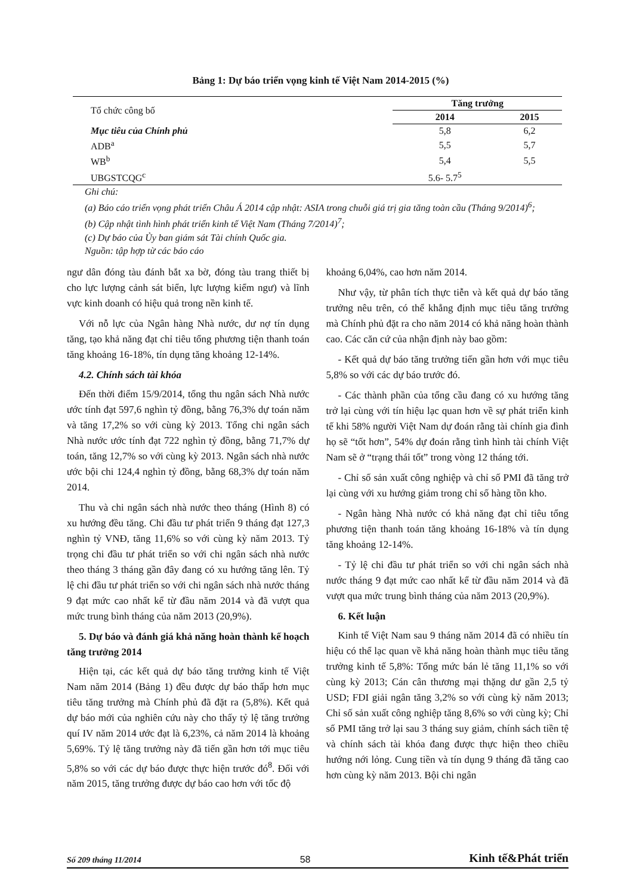Bảng 1: Dự báo triển vọng kinh tế Việt Nam 2014-2015 (%)
| Tổ chức công bố | Tăng trưởng | |
| | 2014 | 2015 |
| Mục tiêu của Chính phủ | 5,8 | 6,2 |
| ADB<sup>a</sup> | 5,5 | 5,7 |
| WB<sup>b</sup> | 5,4 | 5,5 |
| UBGSTCQG<sup>c</sup> | 5.6- 5.7<sup>5</sup> | |
Ghi chú:
(a) Báo cáo triển vọng phát triển Châu Á 2014 cập nhật: ASIA trong chuỗi giá trị gia tăng toàn cầu (Tháng 9/2014)<sup>6</sup>;
(b) Cập nhật tình hình phát triển kinh tế Việt Nam (Tháng 7/2014)<sup>7</sup>;
(c) Dự báo của Ủy ban giám sát Tài chính Quốc gia.
Nguồn: tập hợp từ các báo cáo
ngư dân đóng tàu đánh bắt xa bờ, đóng tàu trang thiết bị cho lực lượng cảnh sát biển, lực lượng kiểm ngư) và lĩnh vực kinh doanh có hiệu quả trong nền kinh tế.
Với nỗ lực của Ngân hàng Nhà nước, dư nợ tín dụng tăng, tạo khả năng đạt chỉ tiêu tổng phương tiện thanh toán tăng khoảng 16-18%, tín dụng tăng khoảng 12-14%.
4.2. Chính sách tài khóa
Đến thời điểm 15/9/2014, tổng thu ngân sách Nhà nước ước tính đạt 597,6 nghìn tỷ đồng, bằng 76,3% dự toán năm và tăng 17,2% so với cùng kỳ 2013. Tổng chi ngân sách Nhà nước ước tính đạt 722 nghìn tỷ đồng, bằng 71,7% dự toán, tăng 12,7% so với cùng kỳ 2013. Ngân sách nhà nước ước bội chi 124,4 nghìn tỷ đồng, bằng 68,3% dự toán năm 2014.
Thu và chi ngân sách nhà nước theo tháng (Hình 8) có xu hướng đều tăng. Chi đầu tư phát triển 9 tháng đạt 127,3 nghìn tỷ VNĐ, tăng 11,6% so với cùng kỳ năm 2013. Tỷ trọng chi đầu tư phát triển so với chi ngân sách nhà nước theo tháng 3 tháng gần đây đang có xu hướng tăng lên. Tỷ lệ chi đầu tư phát triển so với chi ngân sách nhà nước tháng 9 đạt mức cao nhất kể từ đầu năm 2014 và đã vượt qua mức trung bình tháng của năm 2013 (20,9%).
5. Dự báo và đánh giá khả năng hoàn thành kế hoạch tăng trưởng 2014
Hiện tại, các kết quả dự báo tăng trưởng kinh tế Việt Nam năm 2014 (Bảng 1) đều được dự báo thấp hơn mục tiêu tăng trưởng mà Chính phủ đã đặt ra (5,8%). Kết quả dự báo mới của nghiên cứu này cho thấy tỷ lệ tăng trưởng quí IV năm 2014 ước đạt là 6,23%, cả năm 2014 là khoảng 5,69%. Tỷ lệ tăng trưởng này đã tiến gần hơn tới mục tiêu 5,8% so với các dự báo được thực hiện trước đó<sup>8</sup>. Đối với năm 2015, tăng trưởng được dự báo cao hơn với tốc độ
khoảng 6,04%, cao hơn năm 2014.
Như vậy, từ phân tích thực tiễn và kết quả dự báo tăng trưởng nêu trên, có thể khẳng định mục tiêu tăng trưởng mà Chính phủ đặt ra cho năm 2014 có khả năng hoàn thành cao. Các căn cứ của nhận định này bao gồm:
- Kết quả dự báo tăng trưởng tiến gần hơn với mục tiêu 5,8% so với các dự báo trước đó.
- Các thành phần của tổng cầu đang có xu hướng tăng trở lại cùng với tín hiệu lạc quan hơn về sự phát triển kinh tế khi 58% người Việt Nam dự đoán rằng tài chính gia đình họ sẽ “tốt hơn”, 54% dự đoán rằng tình hình tài chính Việt Nam sẽ ở “trạng thái tốt” trong vòng 12 tháng tới.
- Chỉ số sản xuất công nghiệp và chỉ số PMI đã tăng trở lại cùng với xu hướng giảm trong chỉ số hàng tồn kho.
- Ngân hàng Nhà nước có khả năng đạt chỉ tiêu tổng phương tiện thanh toán tăng khoảng 16-18% và tín dụng tăng khoảng 12-14%.
- Tỷ lệ chi đầu tư phát triển so với chi ngân sách nhà nước tháng 9 đạt mức cao nhất kể từ đầu năm 2014 và đã vượt qua mức trung bình tháng của năm 2013 (20,9%).
6. Kết luận
Kinh tế Việt Nam sau 9 tháng năm 2014 đã có nhiều tín hiệu có thể lạc quan về khả năng hoàn thành mục tiêu tăng trưởng kinh tế 5,8%: Tổng mức bán lẻ tăng 11,1% so với cùng kỳ 2013; Cán cân thương mại thặng dư gần 2,5 tỷ USD; FDI giải ngân tăng 3,2% so với cùng kỳ năm 2013; Chỉ số sản xuất công nghiệp tăng 8,6% so với cùng kỳ; Chỉ số PMI tăng trở lại sau 3 tháng suy giảm, chính sách tiền tệ và chính sách tài khóa đang được thực hiện theo chiều hướng nới lỏng. Cung tiền và tín dụng 9 tháng đã tăng cao hơn cùng kỳ năm 2013. Bội chi ngân
Số 209 tháng 11/2014 58 Kinh tế&Phát triển